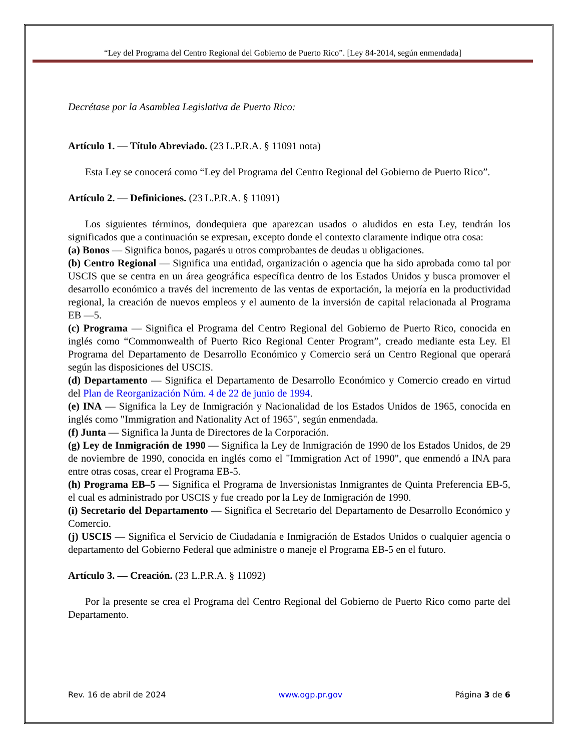“Ley del Programa del Centro Regional del Gobierno de Puerto Rico”. [Ley 84-2014, según enmendada]
Decrétase por la Asamblea Legislativa de Puerto Rico:
Artículo 1. — Título Abreviado. (23 L.P.R.A. § 11091 nota)
Esta Ley se conocerá como “Ley del Programa del Centro Regional del Gobierno de Puerto Rico”.
Artículo 2. — Definiciones. (23 L.P.R.A. § 11091)
Los siguientes términos, dondequiera que aparezcan usados o aludidos en esta Ley, tendrán los significados que a continuación se expresan, excepto donde el contexto claramente indique otra cosa:
(a) Bonos — Significa bonos, pagarés u otros comprobantes de deudas u obligaciones.
(b) Centro Regional — Significa una entidad, organización o agencia que ha sido aprobada como tal por USCIS que se centra en un área geográfica específica dentro de los Estados Unidos y busca promover el desarrollo económico a través del incremento de las ventas de exportación, la mejoría en la productividad regional, la creación de nuevos empleos y el aumento de la inversión de capital relacionada al Programa EB —5.
(c) Programa — Significa el Programa del Centro Regional del Gobierno de Puerto Rico, conocida en inglés como “Commonwealth of Puerto Rico Regional Center Program”, creado mediante esta Ley. El Programa del Departamento de Desarrollo Económico y Comercio será un Centro Regional que operará según las disposiciones del USCIS.
(d) Departamento — Significa el Departamento de Desarrollo Económico y Comercio creado en virtud del Plan de Reorganización Núm. 4 de 22 de junio de 1994.
(e) INA — Significa la Ley de Inmigración y Nacionalidad de los Estados Unidos de 1965, conocida en inglés como "Immigration and Nationality Act of 1965", según enmendada.
(f) Junta — Significa la Junta de Directores de la Corporación.
(g) Ley de Inmigración de 1990 — Significa la Ley de Inmigración de 1990 de los Estados Unidos, de 29 de noviembre de 1990, conocida en inglés como el "Immigration Act of 1990", que enmendó a INA para entre otras cosas, crear el Programa EB-5.
(h) Programa EB–5 — Significa el Programa de Inversionistas Inmigrantes de Quinta Preferencia EB-5, el cual es administrado por USCIS y fue creado por la Ley de Inmigración de 1990.
(i) Secretario del Departamento — Significa el Secretario del Departamento de Desarrollo Económico y Comercio.
(j) USCIS — Significa el Servicio de Ciudadanía e Inmigración de Estados Unidos o cualquier agencia o departamento del Gobierno Federal que administre o maneje el Programa EB-5 en el futuro.
Artículo 3. — Creación. (23 L.P.R.A. § 11092)
Por la presente se crea el Programa del Centro Regional del Gobierno de Puerto Rico como parte del Departamento.
Rev. 16 de abril de 2024 www.ogp.pr.gov Página 3 de 6